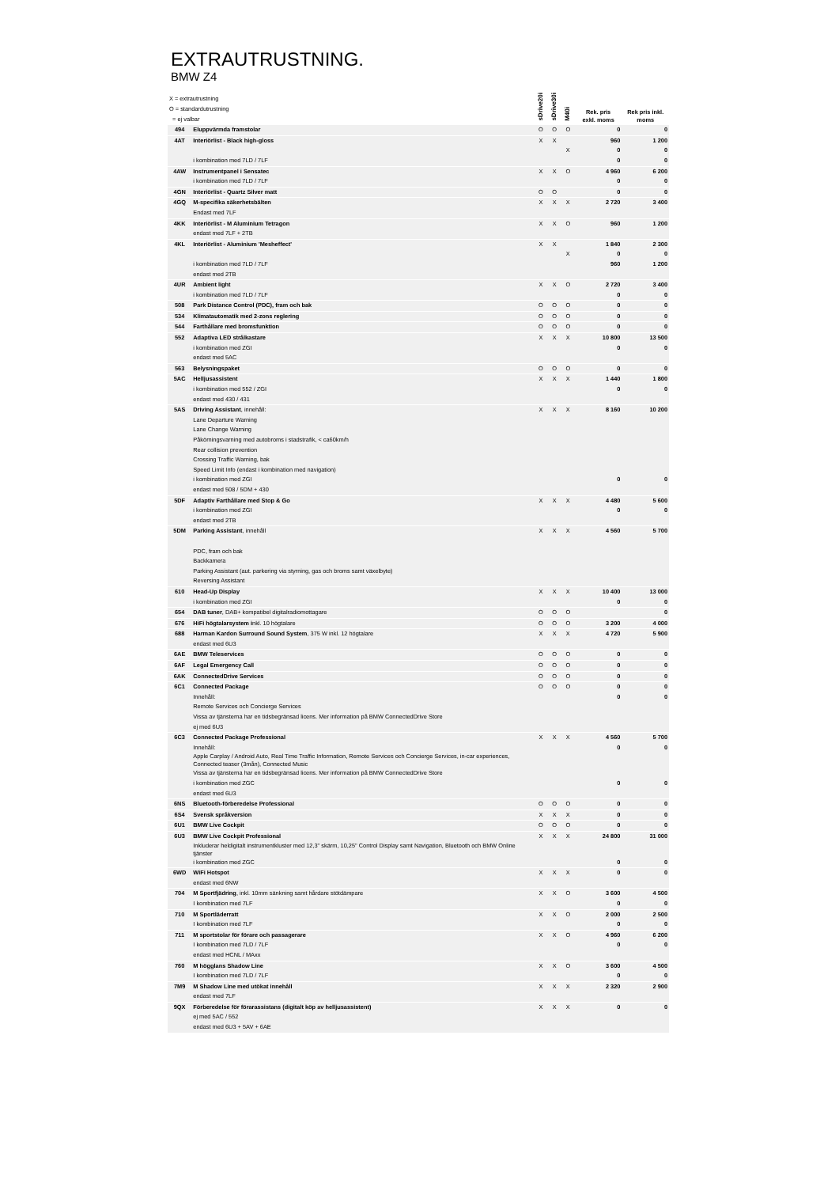EXTRAUTRUSTNING.
BMW Z4
| X = extrautrustning O = standardutrustning = ej valbar | | sDrive20i | sDrive30i | M40i | Rek. pris exkl. moms | Rek pris inkl. moms |
| --- | --- | --- | --- | --- | --- | --- |
| 494 | Eluppvärmda framstolar | O | O | O | 0 | 0 |
| 4AT | Interiörlist - Black high-gloss | X | X | | 960 | 1 200 |
| | | | | X | 0 | 0 |
| | i kombination med 7LD / 7LF | | | | 0 | 0 |
| 4AW | Instrumentpanel i Sensatec | X | X | O | 4 960 | 6 200 |
| | i kombination med 7LD / 7LF | | | | 0 | 0 |
| 4GN | Interiörlist - Quartz Silver matt | O | O | | 0 | 0 |
| 4GQ | M-specifika säkerhetsbälten | X | X | X | 2 720 | 3 400 |
| | Endast med 7LF | | | | | |
| 4KK | Interiörlist - M Aluminium Tetragon | X | X | O | 960 | 1 200 |
| | endast med 7LF + 2TB | | | | | |
| 4KL | Interiörlist - Aluminium 'Mesheffect' | X | X | | 1 840 | 2 300 |
| | | | | X | 0 | 0 |
| | i kombination med 7LD / 7LF | | | | 960 | 1 200 |
| | endast med 2TB | | | | | |
| 4UR | Ambient light | X | X | O | 2 720 | 3 400 |
| | i kombination med 7LD / 7LF | | | | 0 | 0 |
| 508 | Park Distance Control (PDC), fram och bak | O | O | O | 0 | 0 |
| 534 | Klimatautomatik med 2-zons reglering | O | O | O | 0 | 0 |
| 544 | Farthållare med bromsfunktion | O | O | O | 0 | 0 |
| 552 | Adaptiva LED strålkastare | X | X | X | 10 800 | 13 500 |
| | i kombination med ZGI | | | | 0 | 0 |
| | endast med 5AC | | | | | |
| 563 | Belysningspaket | O | O | O | 0 | 0 |
| 5AC | Helljusassistent | X | X | X | 1 440 | 1 800 |
| | i kombination med 552 / ZGI | | | | 0 | 0 |
| | endast med 430 / 431 | | | | | |
| 5AS | Driving Assistant , innehåll: | X | X | X | 8 160 | 10 200 |
| | Lane Departure Warning | | | | | |
| | Lane Change Warning | | | | | |
| | Påkörningsvarning med autobroms i stadstrafik, < ca60km/h | | | | | |
| | Rear collision prevention | | | | | |
| | Crossing Traffic Warning, bak | | | | | |
| | Speed Limit Info (endast i kombination med navigation) | | | | | |
| | i kombination med ZGI | | | | 0 | 0 |
| | endast med 508 / 5DM + 430 | | | | | |
| 5DF | Adaptiv Farthållare med Stop & Go | X | X | X | 4 480 | 5 600 |
| | i kombination med ZGI | | | | 0 | 0 |
| | endast med 2TB | | | | | |
| 5DM | Parking Assistant , innehåll | X | X | X | 4 560 | 5 700 |
| | PDC, fram och bak | | | | | |
| | Backkamera | | | | | |
| | Parking Assistant (aut. parkering via styrning, gas och broms samt växelbyte) | | | | | |
| | Reversing Assistant | | | | | |
| 610 | Head-Up Display | X | X | X | 10 400 | 13 000 |
| | i kombination med ZGI | | | | 0 | 0 |
| 654 | DAB tuner , DAB+ kompatibel digitalradiomottagare | O | O | O | | 0 |
| 676 | HiFi högtalarsystem i nkl. 10 högtalare | O | O | O | 3 200 | 4 000 |
| 688 | Harman Kardon Surround Sound System , 375 W inkl. 12 högtalare | X | X | X | 4 720 | 5 900 |
| | endast med 6U3 | | | | | |
| 6AE | BMW Teleservices | O | O | O | 0 | 0 |
| 6AF | Legal Emergency Call | O | O | O | 0 | 0 |
| 6AK | ConnectedDrive Services | O | O | O | 0 | 0 |
| 6C1 | Connected Package | O | O | O | 0 | 0 |
| | Innehåll: | | | | 0 | 0 |
| | Remote Services och Concierge Services | | | | | |
| | Vissa av tjänsterna har en tidsbegränsad licens. Mer information på BMW ConnectedDrive Store | | | | | |
| | ej med 6U3 | | | | | |
| 6C3 | Connected Package Professional | X | X | X | 4 560 | 5 700 |
| | Innehåll: | | | | 0 | 0 |
| | Apple Carplay / Android Auto, Real Time Traffic Information, Remote Services och Concierge Services, in-car experiences, Connected teaser (3mån), Connected Music | | | | | |
| | Vissa av tjänsterna har en tidsbegränsad licens. Mer information på BMW ConnectedDrive Store | | | | | |
| | i kombination med ZGC | | | | 0 | 0 |
| | endast med 6U3 | | | | | |
| 6NS | Bluetooth-förberedelse Professional | O | O | O | 0 | 0 |
| 6S4 | Svensk språkversion | X | X | X | 0 | 0 |
| 6U1 | BMW Live Cockpit | O | O | O | 0 | 0 |
| 6U3 | BMW Live Cockpit Professional | X | X | X | 24 800 | 31 000 |
| | Inkluderar heldigitalt instrumentkluster med 12,3" skärm, 10,25" Control Display samt Navigation, Bluetooth och BMW Online tjänster | | | | | |
| | i kombination med ZGC | | | | 0 | 0 |
| 6WD | WiFi Hotspot | X | X | X | 0 | 0 |
| | endast med 6NW | | | | | |
| 704 | M Sportfjädring , inkl. 10mm sänkning samt hårdare stötdämpare | X | X | O | 3 600 | 4 500 |
| | I kombination med 7LF | | | | 0 | 0 |
| 710 | M Sportläderratt | X | X | O | 2 000 | 2 500 |
| | I kombination med 7LF | | | | 0 | 0 |
| 711 | M sportstolar för förare och passagerare | X | X | O | 4 960 | 6 200 |
| | I kombination med 7LD / 7LF | | | | 0 | 0 |
| | endast med HCNL / MAxx | | | | | |
| 760 | M högglans Shadow Line | X | X | O | 3 600 | 4 500 |
| | I kombination med 7LD / 7LF | | | | 0 | 0 |
| 7M9 | M Shadow Line med utökat innehåll | X | X | X | 2 320 | 2 900 |
| | endast med 7LF | | | | | |
| 9QX | Förberedelse för förarassistans (digitalt köp av helljusassistent) | X | X | X | 0 | 0 |
| | ej med 5AC / 552 | | | | | |
| | endast med 6U3 + 5AV + 6AE | | | | | |